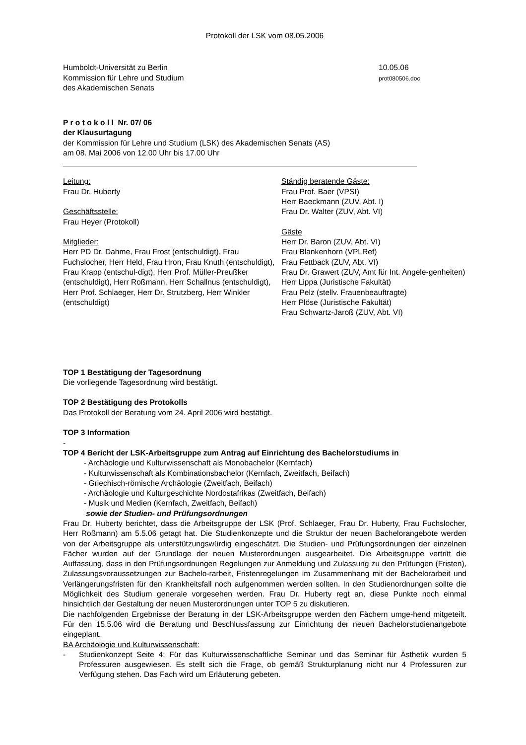Protokoll der LSK vom 08.05.2006
Humboldt-Universität zu Berlin
Kommission für Lehre und Studium
des Akademischen Senats
10.05.06
prot080506.doc
P r o t o k o l l Nr. 07/ 06
der Klausurtagung
der Kommission für Lehre und Studium (LSK) des Akademischen Senats (AS)
am 08. Mai 2006 von 12.00 Uhr bis 17.00 Uhr
Leitung:
Frau Dr. Huberty
Geschäftsstelle:
Frau Heyer (Protokoll)
Mitglieder:
Herr PD Dr. Dahme, Frau Frost (entschuldigt), Frau Fuchslocher, Herr Held, Frau Hron, Frau Knuth (entschuldigt), Frau Krapp (entschul-digt), Herr Prof. Müller-Preußker (entschuldigt), Herr Roßmann, Herr Schallnus (entschuldigt), Herr Prof. Schlaeger, Herr Dr. Strutzberg, Herr Winkler (entschuldigt)
Ständig beratende Gäste:
Frau Prof. Baer (VPSI)
Herr Baeckmann (ZUV, Abt. I)
Frau Dr. Walter (ZUV, Abt. VI)
Gäste
Herr Dr. Baron (ZUV, Abt. VI)
Frau Blankenhorn (VPLRef)
Frau Fettback (ZUV, Abt. VI)
Frau Dr. Grawert (ZUV, Amt für Int. Angele-genheiten)
Herr Lippa (Juristische Fakultät)
Frau Pelz (stellv. Frauenbeauftragte)
Herr Plöse (Juristische Fakultät)
Frau Schwartz-Jaroß (ZUV, Abt. VI)
TOP 1 Bestätigung der Tagesordnung
Die vorliegende Tagesordnung wird bestätigt.
TOP 2 Bestätigung des Protokolls
Das Protokoll der Beratung vom 24. April 2006 wird bestätigt.
TOP 3 Information
-
TOP 4 Bericht der LSK-Arbeitsgruppe zum Antrag auf Einrichtung des Bachelorstudiums in
- Archäologie und Kulturwissenschaft als Monobachelor (Kernfach)
- Kulturwissenschaft als Kombinationsbachelor (Kernfach, Zweitfach, Beifach)
- Griechisch-römische Archäologie (Zweitfach, Beifach)
- Archäologie und Kulturgeschichte Nordostafrikas (Zweitfach, Beifach)
- Musik und Medien (Kernfach, Zweitfach, Beifach)
sowie der Studien- und Prüfungsordnungen
Frau Dr. Huberty berichtet, dass die Arbeitsgruppe der LSK (Prof. Schlaeger, Frau Dr. Huberty, Frau Fuchslocher, Herr Roßmann) am 5.5.06 getagt hat. Die Studienkonzepte und die Struktur der neuen Bachelorangebote werden von der Arbeitsgruppe als unterstützungswürdig eingeschätzt. Die Studien- und Prüfungsordnungen der einzelnen Fächer wurden auf der Grundlage der neuen Musterordnungen ausgearbeitet. Die Arbeitsgruppe vertritt die Auffassung, dass in den Prüfungsordnungen Regelungen zur Anmeldung und Zulassung zu den Prüfungen (Fristen), Zulassungsvoraussetzungen zur Bachelo-rarbeit, Fristenregelungen im Zusammenhang mit der Bachelorarbeit und Verlängerungsfristen für den Krankheitsfall noch aufgenommen werden sollten. In den Studienordnungen sollte die Möglichkeit des Studium generale vorgesehen werden. Frau Dr. Huberty regt an, diese Punkte noch einmal hinsichtlich der Gestaltung der neuen Musterordnungen unter TOP 5 zu diskutieren.
Die nachfolgenden Ergebnisse der Beratung in der LSK-Arbeitsgruppe werden den Fächern umge-hend mitgeteilt. Für den 15.5.06 wird die Beratung und Beschlussfassung zur Einrichtung der neuen Bachelorstudienangebote eingeplant.
BA Archäologie und Kulturwissenschaft:
- Studienkonzept Seite 4: Für das Kulturwissenschaftliche Seminar und das Seminar für Ästhetik wurden 5 Professuren ausgewiesen. Es stellt sich die Frage, ob gemäß Strukturplanung nicht nur 4 Professuren zur Verfügung stehen. Das Fach wird um Erläuterung gebeten.